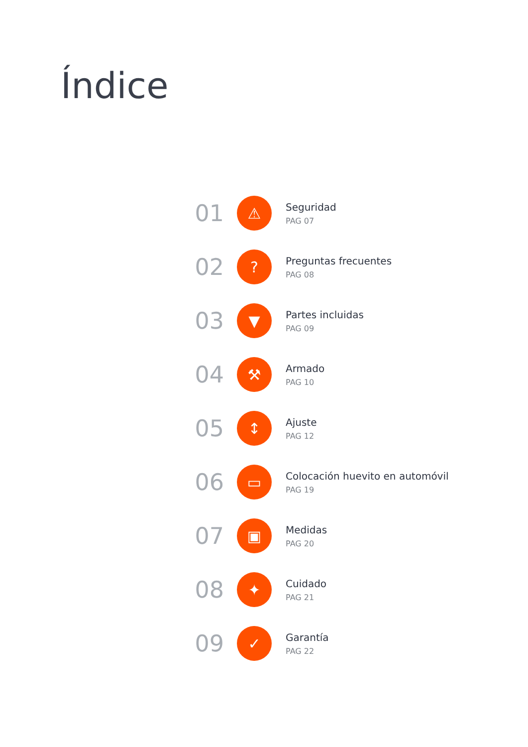Índice
01
⚠
Seguridad
PAG 07
02
?
Preguntas frecuentes
PAG 08
03
▼
Partes incluidas
PAG 09
04
⚒
Armado
PAG 10
05
↕
Ajuste
PAG 12
06
▭
Colocación huevito en automóvil
PAG 19
07
▣
Medidas
PAG 20
08
✦
Cuidado
PAG 21
09
✓
Garantía
PAG 22